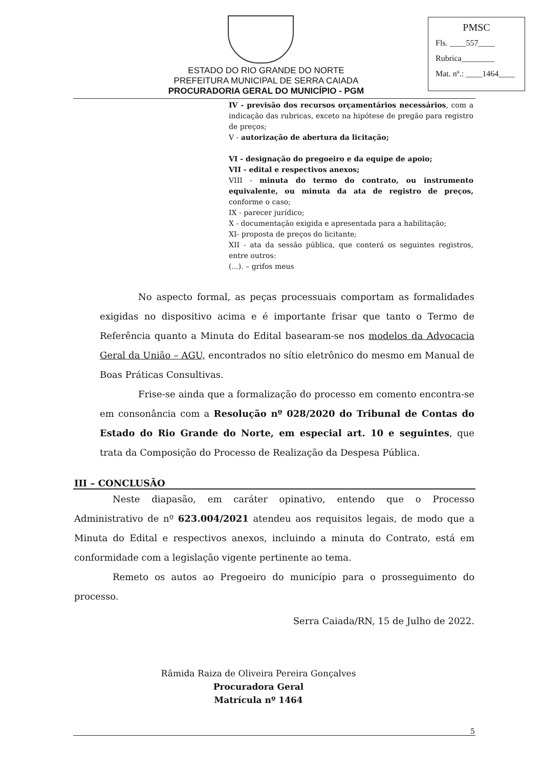ESTADO DO RIO GRANDE DO NORTE
PREFEITURA MUNICIPAL DE SERRA CAIADA
PROCURADORIA GERAL DO MUNICÍPIO - PGM
PMSC
Fls. ____557____
Rubrica________
Mat. nº.: ____1464____
IV - previsão dos recursos orçamentários necessários, com a indicação das rubricas, exceto na hipótese de pregão para registro de preços;
V - autorização de abertura da licitação;
VI - designação do pregoeiro e da equipe de apoio;
VII - edital e respectivos anexos;
VIII - minuta do termo do contrato, ou instrumento equivalente, ou minuta da ata de registro de preços, conforme o caso;
IX - parecer jurídico;
X - documentação exigida e apresentada para a habilitação;
XI- proposta de preços do licitante;
XII - ata da sessão pública, que conterá os seguintes registros, entre outros:
(...). – grifos meus
No aspecto formal, as peças processuais comportam as formalidades exigidas no dispositivo acima e é importante frisar que tanto o Termo de Referência quanto a Minuta do Edital basearam-se nos modelos da Advocacia Geral da União – AGU, encontrados no sítio eletrônico do mesmo em Manual de Boas Práticas Consultivas.
Frise-se ainda que a formalização do processo em comento encontra-se em consonância com a Resolução nº 028/2020 do Tribunal de Contas do Estado do Rio Grande do Norte, em especial art. 10 e seguintes, que trata da Composição do Processo de Realização da Despesa Pública.
III – CONCLUSÃO
Neste diapasão, em caráter opinativo, entendo que o Processo Administrativo de nº 623.004/2021 atendeu aos requisitos legais, de modo que a Minuta do Edital e respectivos anexos, incluindo a minuta do Contrato, está em conformidade com a legislação vigente pertinente ao tema.
Remeto os autos ao Pregoeiro do município para o prosseguimento do processo.
Serra Caiada/RN, 15 de Julho de 2022.
Râmida Raiza de Oliveira Pereira Gonçalves
Procuradora Geral
Matrícula nº 1464
5